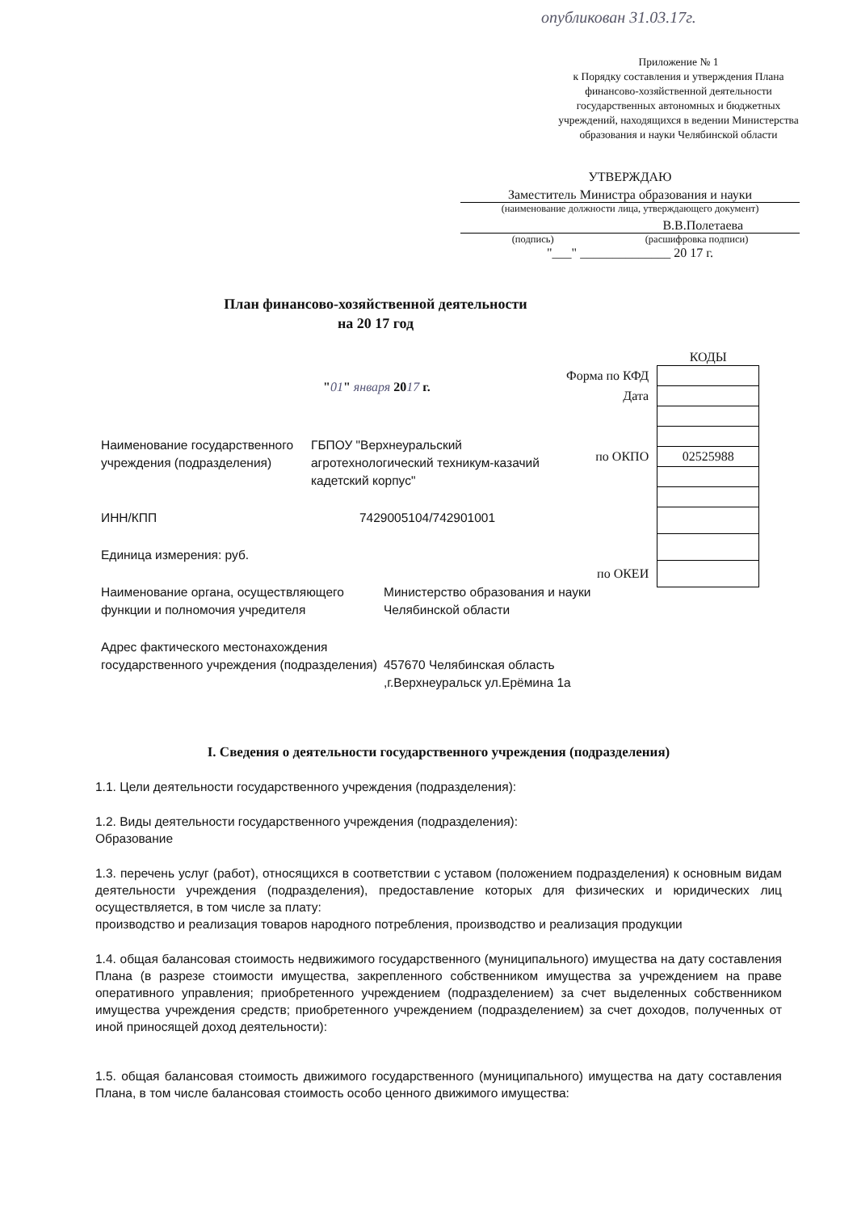опубликован 31.03.17г.
Приложение № 1
к Порядку составления и утверждения Плана финансово-хозяйственной деятельности государственных автономных и бюджетных учреждений, находящихся в ведении Министерства образования и науки Челябинской области
УТВЕРЖДАЮ
Заместитель Министра образования и науки
(наименование должности лица, утверждающего документ)
В.В.Полетаева
(подпись) (расшифровка подписи)
"___" ______________ 20 17 г.
План финансово-хозяйственной деятельности
на 20 17 год
| | КОДЫ |
| Форма по КФД | |
| Дата | |
| по ОКПО | 02525988 |
| по ОКЕИ | |
"01" января 2017 г.
Наименование государственного учреждения (подразделения)
ГБПОУ "Верхнеуральский агротехнологический техникум-казачий кадетский корпус"
ИНН/КПП 7429005104/742901001
Единица измерения: руб.
Наименование органа, осуществляющего функции и полномочия учредителя
Министерство образования и науки Челябинской области
Адрес фактического местонахождения государственного учреждения (подразделения)
457670 Челябинская область ,г.Верхнеуральск ул.Ерёмина 1а
I. Сведения о деятельности государственного учреждения (подразделения)
1.1. Цели деятельности государственного учреждения (подразделения):
1.2. Виды деятельности государственного учреждения (подразделения):
Образование
1.3. перечень услуг (работ), относящихся в соответствии с уставом (положением подразделения) к основным видам деятельности учреждения (подразделения), предоставление которых для физических и юридических лиц осуществляется, в том числе за плату:
производство и реализация товаров народного потребления, производство и реализация продукции
1.4. общая балансовая стоимость недвижимого государственного (муниципального) имущества на дату составления Плана (в разрезе стоимости имущества, закрепленного собственником имущества за учреждением на праве оперативного управления; приобретенного учреждением (подразделением) за счет выделенных собственником имущества учреждения средств; приобретенного учреждением (подразделением) за счет доходов, полученных от иной приносящей доход деятельности):
1.5. общая балансовая стоимость движимого государственного (муниципального) имущества на дату составления Плана, в том числе балансовая стоимость особо ценного движимого имущества: